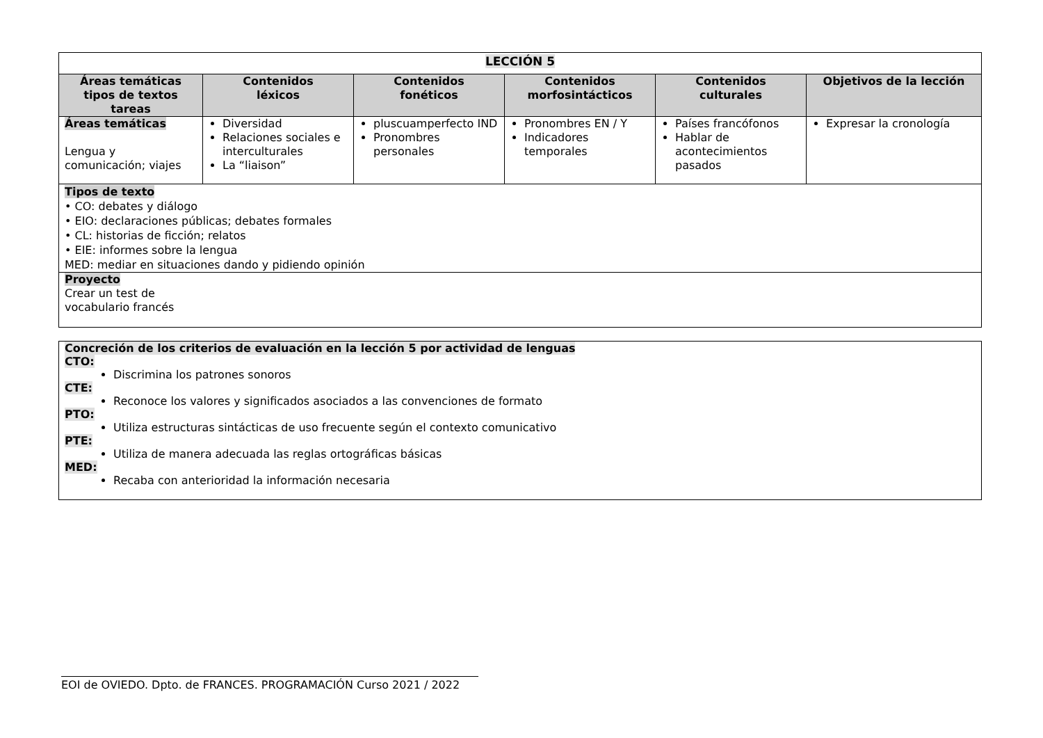| LECCIÓN 5 | | | | | |
| Áreas temáticas tipos de textos tareas | Contenidos léxicos | Contenidos fonéticos | Contenidos morfosintácticos | Contenidos culturales | Objetivos de la lección |
| Áreas temáticas Lengua y comunicación; viajes | Diversidad Relaciones sociales e interculturales La “liaison” | pluscuamperfecto IND Pronombres personales | Pronombres EN / Y Indicadores temporales | Países francófonos Hablar de acontecimientos pasados | Expresar la cronología |
| Tipos de texto • CO: debates y diálogo • EIO: declaraciones públicas; debates formales • CL: historias de ficción; relatos • EIE: informes sobre la lengua MED: mediar en situaciones dando y pidiendo opinión | | | | | |
| Proyecto Crear un test de vocabulario francés | | | | | |
Concreción de los criterios de evaluación en la lección 5 por actividad de lenguas
CTO:
Discrimina los patrones sonoros
CTE:
Reconoce los valores y significados asociados a las convenciones de formato
PTO:
Utiliza estructuras sintácticas de uso frecuente según el contexto comunicativo
PTE:
Utiliza de manera adecuada las reglas ortográficas básicas
MED:
Recaba con anterioridad la información necesaria
EOI de OVIEDO. Dpto. de FRANCES. PROGRAMACIÓN Curso 2021 / 2022